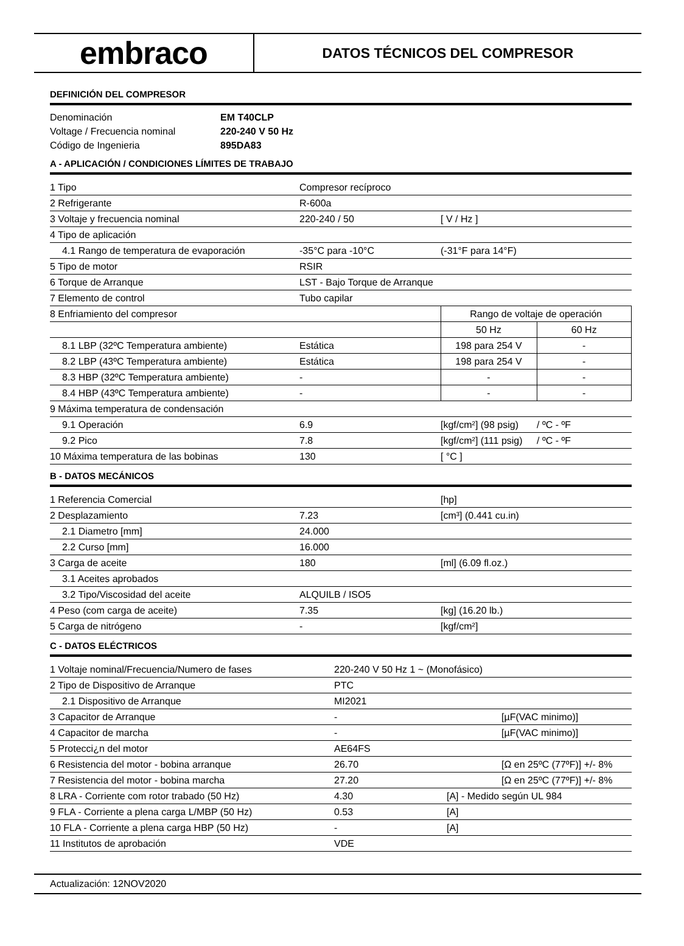embraco
DATOS TÉCNICOS DEL COMPRESOR
DEFINICIÓN DEL COMPRESOR
| Denominación | EM T40CLP |
| Voltage / Frecuencia nominal | 220-240 V 50 Hz |
| Código de Ingenieria | 895DA83 |
A - APLICACIÓN / CONDICIONES LÍMITES DE TRABAJO
| 1 Tipo | Compresor recíproco | | |
| 2 Refrigerante | R-600a | | |
| 3 Voltaje y frecuencia nominal | 220-240 / 50 | [ V / Hz ] | |
| 4 Tipo de aplicación | | | |
| 4.1 Rango de temperatura de evaporación | -35°C para -10°C | (-31°F para 14°F) | |
| 5 Tipo de motor | RSIR | | |
| 6 Torque de Arranque | LST - Bajo Torque de Arranque | | |
| 7 Elemento de control | Tubo capilar | | |
| 8 Enfriamiento del compresor | | Rango de voltaje de operación | |
| | | 50 Hz | 60 Hz |
| 8.1 LBP (32ºC Temperatura ambiente) | Estática | 198 para 254 V | - |
| 8.2 LBP (43ºC Temperatura ambiente) | Estática | 198 para 254 V | - |
| 8.3 HBP (32ºC Temperatura ambiente) | - | - | - |
| 8.4 HBP (43ºC Temperatura ambiente) | - | - | - |
| 9 Máxima temperatura de condensación | | | |
| 9.1 Operación | 6.9 | [kgf/cm²] (98 psig) | / ºC - ºF |
| 9.2 Pico | 7.8 | [kgf/cm²] (111 psig) | / ºC - ºF |
| 10 Máxima temperatura de las bobinas | 130 | [ °C ] | |
B - DATOS MECÁNICOS
| 1 Referencia Comercial | | [hp] |
| 2 Desplazamiento | 7.23 | [cm³] (0.441 cu.in) |
| 2.1 Diametro [mm] | 24.000 | |
| 2.2 Curso [mm] | 16.000 | |
| 3 Carga de aceite | 180 | [ml] (6.09 fl.oz.) |
| 3.1 Aceites aprobados | | |
| 3.2 Tipo/Viscosidad del aceite | ALQUILB / ISO5 | |
| 4 Peso (com carga de aceite) | 7.35 | [kg] (16.20 lb.) |
| 5 Carga de nitrógeno | - | [kgf/cm²] |
C - DATOS ELÉCTRICOS
| 1 Voltaje nominal/Frecuencia/Numero de fases | 220-240 V 50 Hz 1 ~ (Monofásico) | | |
| 2 Tipo de Dispositivo de Arranque | PTC | | |
| 2.1 Dispositivo de Arranque | MI2021 | | |
| 3 Capacitor de Arranque | - | | [µF(VAC minimo)] |
| 4 Capacitor de marcha | - | | [µF(VAC minimo)] |
| 5 Protecci¿n del motor | AE64FS | | |
| 6 Resistencia del motor - bobina arranque | 26.70 | | [Ω en 25ºC (77ºF)] +/- 8% |
| 7 Resistencia del motor - bobina marcha | 27.20 | | [Ω en 25ºC (77ºF)] +/- 8% |
| 8 LRA - Corriente com rotor trabado (50 Hz) | 4.30 | [A] - Medido según UL 984 | |
| 9 FLA - Corriente a plena carga L/MBP (50 Hz) | 0.53 | [A] | |
| 10 FLA - Corriente a plena carga HBP (50 Hz) | - | [A] | |
| 11 Institutos de aprobación | VDE | | |
Actualización: 12NOV2020